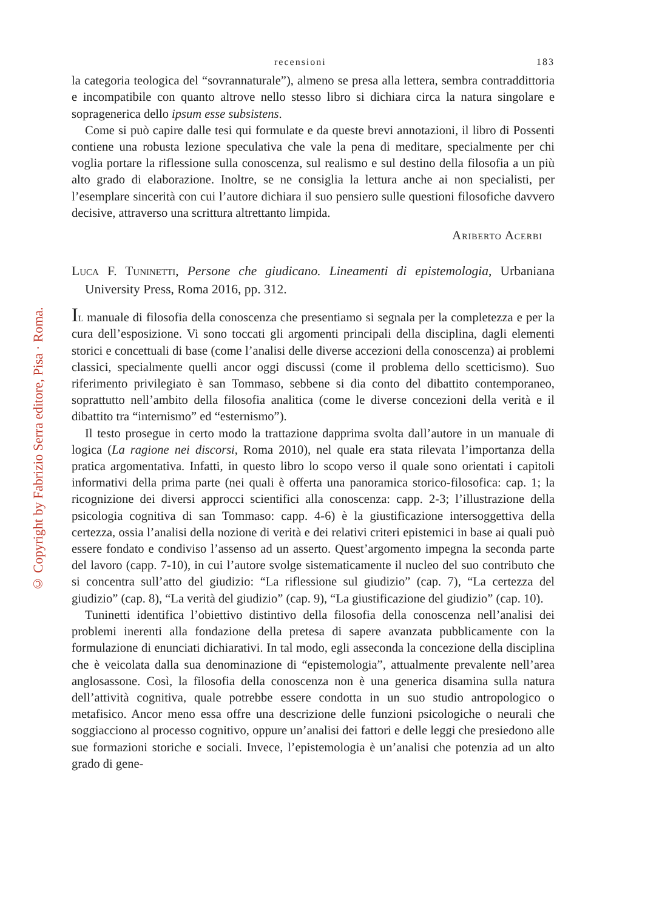© Copyright by Fabrizio Serra editore, Pisa · Roma.
recensioni 183
la categoria teologica del “sovrannaturale”), almeno se presa alla lettera, sembra contraddittoria e incompatibile con quanto altrove nello stesso libro si dichiara circa la natura singolare e sopragenerica dello ipsum esse subsistens.
Come si può capire dalle tesi qui formulate e da queste brevi annotazioni, il libro di Possenti contiene una robusta lezione speculativa che vale la pena di meditare, specialmente per chi voglia portare la riflessione sulla conoscenza, sul realismo e sul destino della filosofia a un più alto grado di elaborazione. Inoltre, se ne consiglia la lettura anche ai non specialisti, per l’esemplare sincerità con cui l’autore dichiara il suo pensiero sulle questioni filosofiche davvero decisive, attraverso una scrittura altrettanto limpida.
Ariberto Acerbi
Luca F. Tuninetti, Persone che giudicano. Lineamenti di epistemologia, Urbaniana University Press, Roma 2016, pp. 312.
Il manuale di filosofia della conoscenza che presentiamo si segnala per la completezza e per la cura dell’esposizione. Vi sono toccati gli argomenti principali della disciplina, dagli elementi storici e concettuali di base (come l’analisi delle diverse accezioni della conoscenza) ai problemi classici, specialmente quelli ancor oggi discussi (come il problema dello scetticismo). Suo riferimento privilegiato è san Tommaso, sebbene si dia conto del dibattito contemporaneo, soprattutto nell’ambito della filosofia analitica (come le diverse concezioni della verità e il dibattito tra “internismo” ed “esternismo”).
Il testo prosegue in certo modo la trattazione dapprima svolta dall’autore in un manuale di logica (La ragione nei discorsi, Roma 2010), nel quale era stata rilevata l’importanza della pratica argomentativa. Infatti, in questo libro lo scopo verso il quale sono orientati i capitoli informativi della prima parte (nei quali è offerta una panoramica storico-filosofica: cap. 1; la ricognizione dei diversi approcci scientifici alla conoscenza: capp. 2-3; l’illustrazione della psicologia cognitiva di san Tommaso: capp. 4-6) è la giustificazione intersoggettiva della certezza, ossia l’analisi della nozione di verità e dei relativi criteri epistemici in base ai quali può essere fondato e condiviso l’assenso ad un asserto. Quest’argomento impegna la seconda parte del lavoro (capp. 7-10), in cui l’autore svolge sistematicamente il nucleo del suo contributo che si concentra sull’atto del giudizio: “La riflessione sul giudizio” (cap. 7), “La certezza del giudizio” (cap. 8), “La verità del giudizio” (cap. 9), “La giustificazione del giudizio” (cap. 10).
Tuninetti identifica l’obiettivo distintivo della filosofia della conoscenza nell’analisi dei problemi inerenti alla fondazione della pretesa di sapere avanzata pubblicamente con la formulazione di enunciati dichiarativi. In tal modo, egli asseconda la concezione della disciplina che è veicolata dalla sua denominazione di “epistemologia”, attualmente prevalente nell’area anglosassone. Così, la filosofia della conoscenza non è una generica disamina sulla natura dell’attività cognitiva, quale potrebbe essere condotta in un suo studio antropologico o metafisico. Ancor meno essa offre una descrizione delle funzioni psicologiche o neurali che soggiacciono al processo cognitivo, oppure un’analisi dei fattori e delle leggi che presiedono alle sue formazioni storiche e sociali. Invece, l’epistemologia è un’analisi che potenzia ad un alto grado di gene-